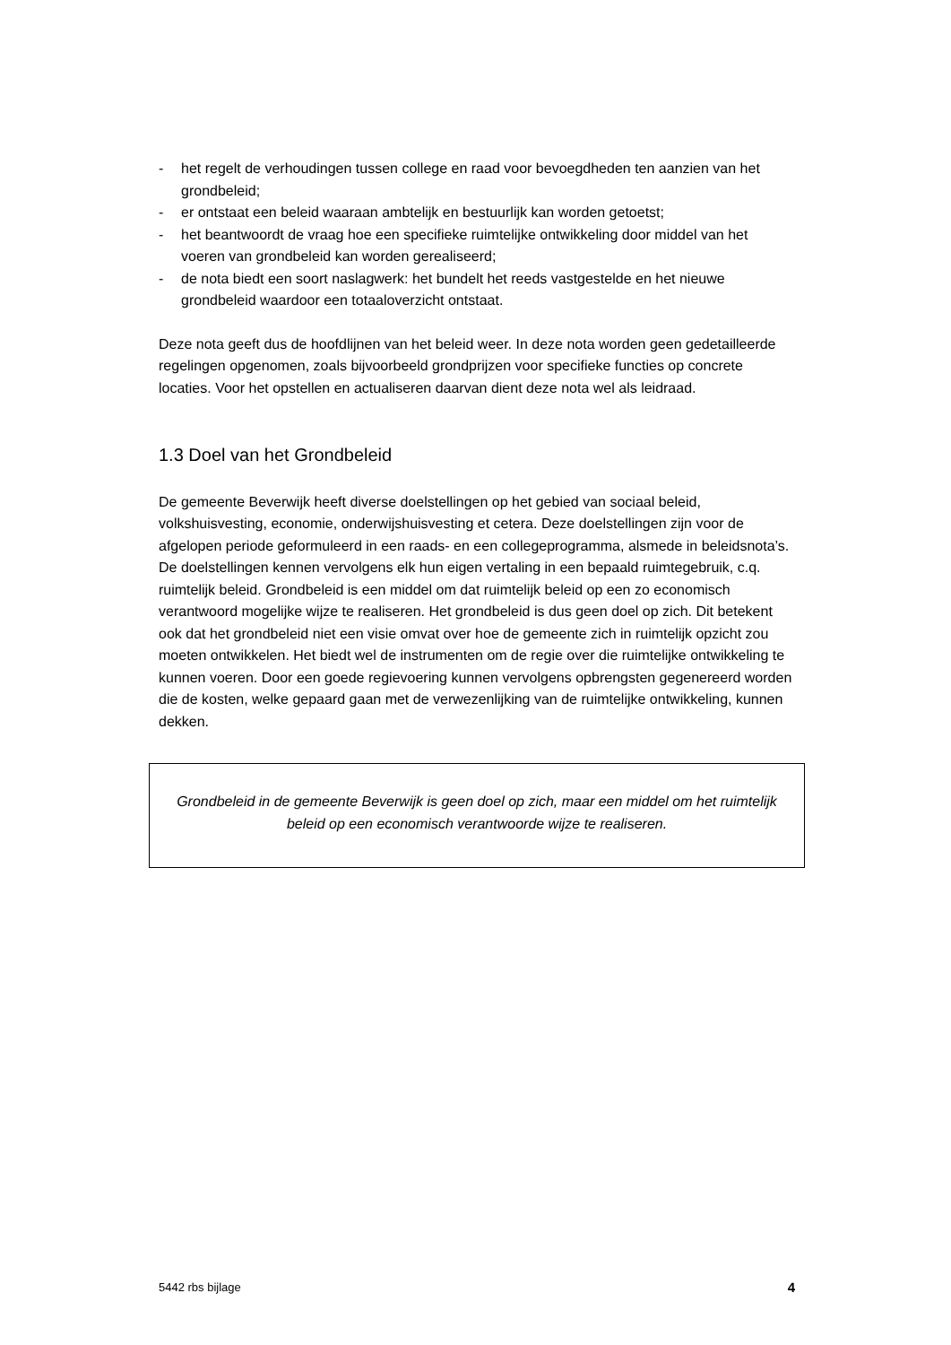- het regelt de verhoudingen tussen college en raad voor bevoegdheden ten aanzien van het grondbeleid;
- er ontstaat een beleid waaraan ambtelijk en bestuurlijk kan worden getoetst;
- het beantwoordt de vraag hoe een specifieke ruimtelijke ontwikkeling door middel van het voeren van grondbeleid kan worden gerealiseerd;
- de nota biedt een soort naslagwerk: het bundelt het reeds vastgestelde en het nieuwe grondbeleid waardoor een totaaloverzicht ontstaat.
Deze nota geeft dus de hoofdlijnen van het beleid weer. In deze nota worden geen gedetailleerde regelingen opgenomen, zoals bijvoorbeeld grondprijzen voor specifieke functies op concrete locaties. Voor het opstellen en actualiseren daarvan dient deze nota wel als leidraad.
1.3 Doel van het Grondbeleid
De gemeente Beverwijk heeft diverse doelstellingen op het gebied van sociaal beleid, volkshuisvesting, economie, onderwijshuisvesting et cetera. Deze doelstellingen zijn voor de afgelopen periode geformuleerd in een raads- en een collegeprogramma, alsmede in beleidsnota’s. De doelstellingen kennen vervolgens elk hun eigen vertaling in een bepaald ruimtegebruik, c.q. ruimtelijk beleid. Grondbeleid is een middel om dat ruimtelijk beleid op een zo economisch verantwoord mogelijke wijze te realiseren. Het grondbeleid is dus geen doel op zich. Dit betekent ook dat het grondbeleid niet een visie omvat over hoe de gemeente zich in ruimtelijk opzicht zou moeten ontwikkelen. Het biedt wel de instrumenten om de regie over die ruimtelijke ontwikkeling te kunnen voeren. Door een goede regievoering kunnen vervolgens opbrengsten gegenereerd worden die de kosten, welke gepaard gaan met de verwezenlijking van de ruimtelijke ontwikkeling, kunnen dekken.
Grondbeleid in de gemeente Beverwijk is geen doel op zich, maar een middel om het ruimtelijk beleid op een economisch verantwoorde wijze te realiseren.
5442 rbs bijlage 4